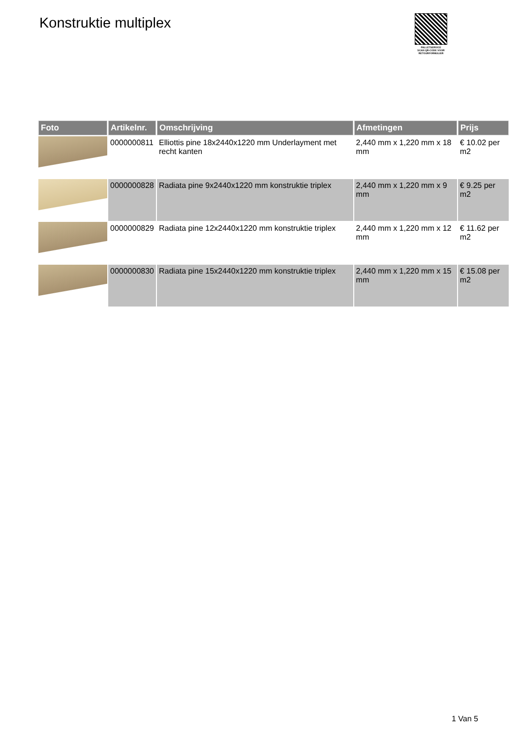Konstruktie multiplex
PALLETSERVICE
SCAN QR-CODE VOOR RETOURFORMULIER
| Foto | Artikelnr. | Omschrijving | Afmetingen | Prijs |
| --- | --- | --- | --- | --- |
| | 0000000811 | Elliottis pine 18x2440x1220 mm Underlayment met recht kanten | 2,440 mm x 1,220 mm x 18 mm | € 10.02 per m2 |
| | 0000000828 | Radiata pine 9x2440x1220 mm konstruktie triplex | 2,440 mm x 1,220 mm x 9 mm | € 9.25 per m2 |
| | 0000000829 | Radiata pine 12x2440x1220 mm konstruktie triplex | 2,440 mm x 1,220 mm x 12 mm | € 11.62 per m2 |
| | 0000000830 | Radiata pine 15x2440x1220 mm konstruktie triplex | 2,440 mm x 1,220 mm x 15 mm | € 15.08 per m2 |
1 Van 5